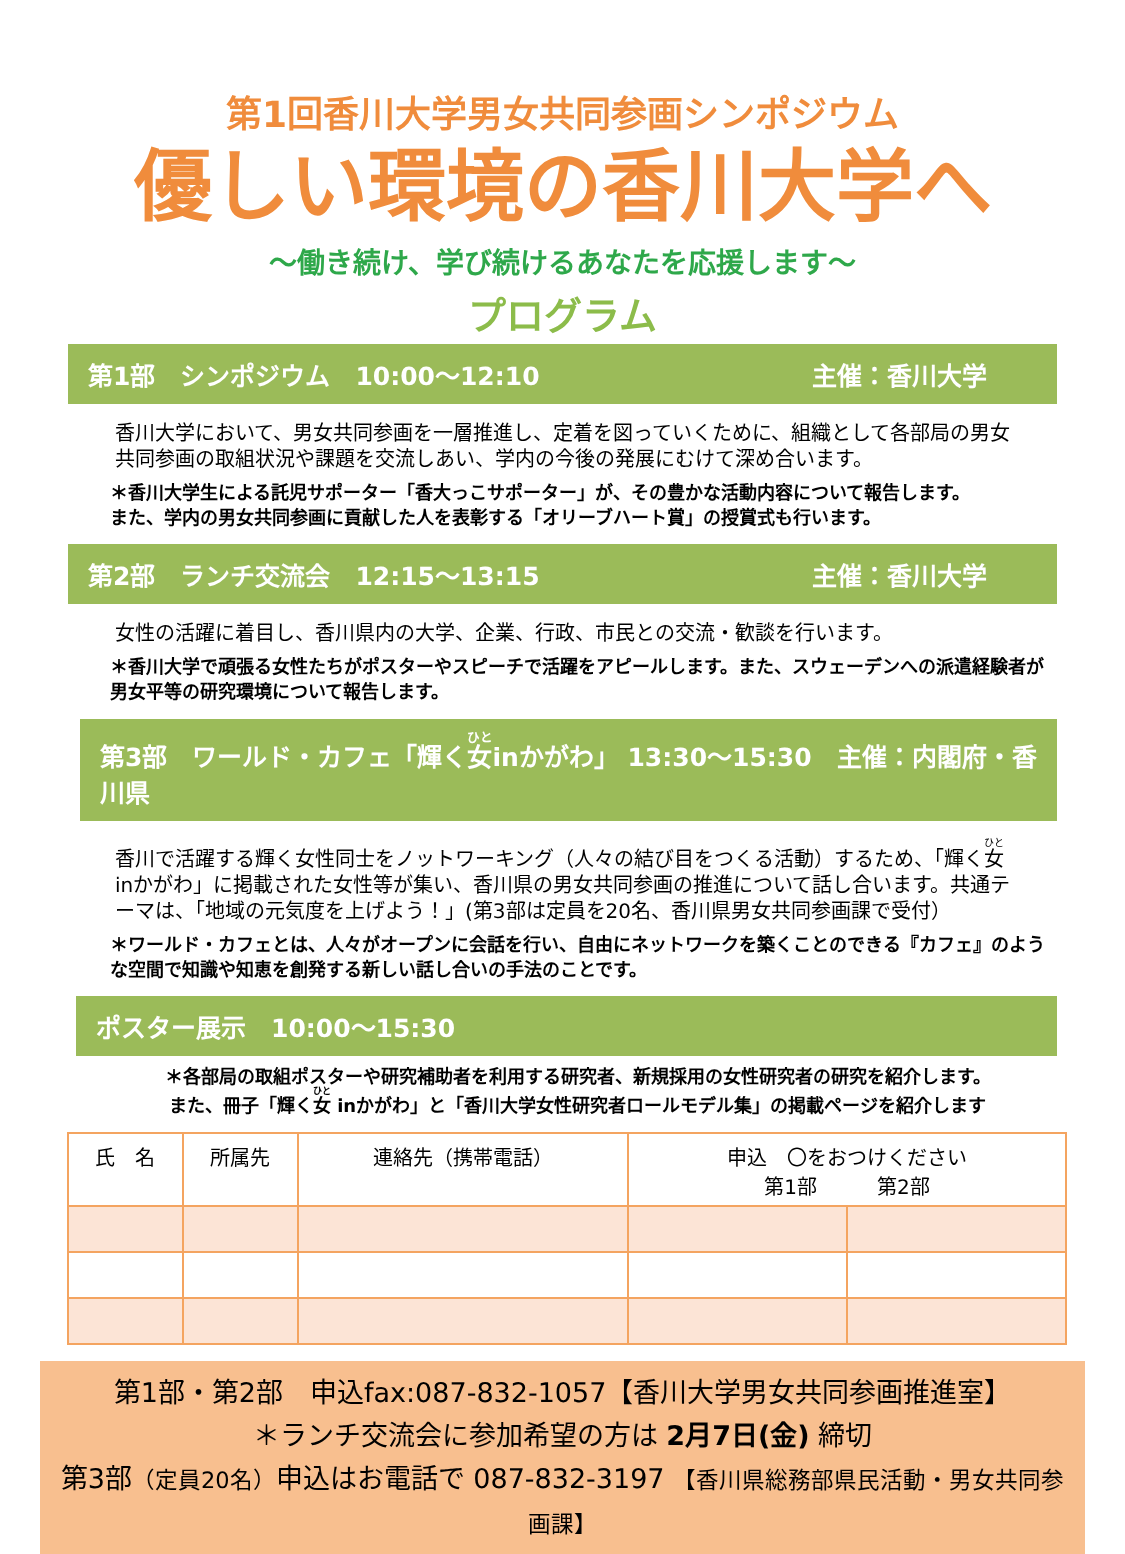第1回香川大学男女共同参画シンポジウム
優しい環境の香川大学へ
～働き続け、学び続けるあなたを応援します～
プログラム
第1部　シンポジウム　10:00～12:10 主催：香川大学　　
香川大学において、男女共同参画を一層推進し、定着を図っていくために、組織として各部局の男女共同参画の取組状況や課題を交流しあい、学内の今後の発展にむけて深め合います。
＊香川大学生による託児サポーター「香大っこサポーター」が、その豊かな活動内容について報告します。
また、学内の男女共同参画に貢献した人を表彰する「オリーブハート賞」の授賞式も行います。
第2部　ランチ交流会　12:15～13:15 主催：香川大学　　
女性の活躍に着目し、香川県内の大学、企業、行政、市民との交流・歓談を行います。
＊香川大学で頑張る女性たちがポスターやスピーチで活躍をアピールします。また、スウェーデンへの派遣経験者が男女平等の研究環境について報告します。
第3部　ワールド・カフェ「輝く女inかがわ」 13:30～15:30　主催：内閣府・香川県
香川で活躍する輝く女性同士をノットワーキング（人々の結び目をつくる活動）するため、「輝く女 inかがわ」に掲載された女性等が集い、香川県の男女共同参画の推進について話し合います。共通テーマは、「地域の元気度を上げよう！」(第3部は定員を20名、香川県男女共同参画課で受付）
＊ワールド・カフェとは、人々がオープンに会話を行い、自由にネットワークを築くことのできる『カフェ』のような空間で知識や知恵を創発する新しい話し合いの手法のことです。
ポスター展示　10:00～15:30
＊各部局の取組ポスターや研究補助者を利用する研究者、新規採用の女性研究者の研究を紹介します。
また、冊子「輝く女 inかがわ」と「香川大学女性研究者ロールモデル集」の掲載ページを紹介します
| 氏 名 | 所属先 | 連絡先（携帯電話） | 申込 〇をおつけください 第1部 第2部 | |
| --- | --- | --- | --- | --- |
第1部・第2部　申込fax:087-832-1057【香川大学男女共同参画推進室】
＊ランチ交流会に参加希望の方は 2月7日(金) 締切
第3部（定員20名）申込はお電話で 087-832-3197 【香川県総務部県民活動・男女共同参画課】